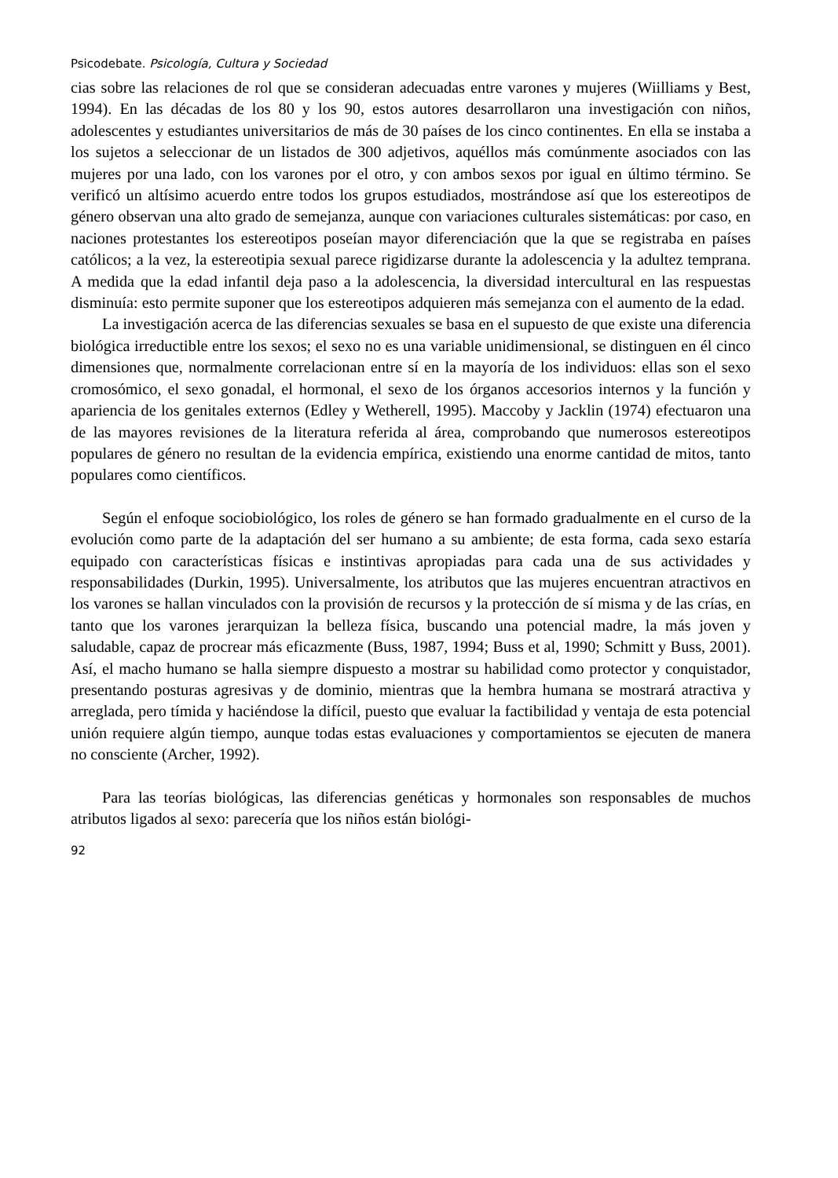Psicodebate. Psicología, Cultura y Sociedad
cias sobre las relaciones de rol que se consideran adecuadas entre varones y mujeres (Wiilliams y Best, 1994). En las décadas de los 80 y los 90, estos autores desarrollaron una investigación con niños, adolescentes y estudiantes universitarios de más de 30 países de los cinco continentes. En ella se instaba a los sujetos a seleccionar de un listados de 300 adjetivos, aquéllos más comúnmente asociados con las mujeres por una lado, con los varones por el otro, y con ambos sexos por igual en último término. Se verificó un altísimo acuerdo entre todos los grupos estudiados, mostrándose así que los estereotipos de género observan una alto grado de semejanza, aunque con variaciones culturales sistemáticas: por caso, en naciones protestantes los estereotipos poseían mayor diferenciación que la que se registraba en países católicos; a la vez, la estereotipia sexual parece rigidizarse durante la adolescencia y la adultez temprana. A medida que la edad infantil deja paso a la adolescencia, la diversidad intercultural en las respuestas disminuía: esto permite suponer que los estereotipos adquieren más semejanza con el aumento de la edad.
La investigación acerca de las diferencias sexuales se basa en el supuesto de que existe una diferencia biológica irreductible entre los sexos; el sexo no es una variable unidimensional, se distinguen en él cinco dimensiones que, normalmente correlacionan entre sí en la mayoría de los individuos: ellas son el sexo cromosómico, el sexo gonadal, el hormonal, el sexo de los órganos accesorios internos y la función y apariencia de los genitales externos (Edley y Wetherell, 1995). Maccoby y Jacklin (1974) efectuaron una de las mayores revisiones de la literatura referida al área, comprobando que numerosos estereotipos populares de género no resultan de la evidencia empírica, existiendo una enorme cantidad de mitos, tanto populares como científicos.
Según el enfoque sociobiológico, los roles de género se han formado gradualmente en el curso de la evolución como parte de la adaptación del ser humano a su ambiente; de esta forma, cada sexo estaría equipado con características físicas e instintivas apropiadas para cada una de sus actividades y responsabilidades (Durkin, 1995). Universalmente, los atributos que las mujeres encuentran atractivos en los varones se hallan vinculados con la provisión de recursos y la protección de sí misma y de las crías, en tanto que los varones jerarquizan la belleza física, buscando una potencial madre, la más joven y saludable, capaz de procrear más eficazmente (Buss, 1987, 1994; Buss et al, 1990; Schmitt y Buss, 2001). Así, el macho humano se halla siempre dispuesto a mostrar su habilidad como protector y conquistador, presentando posturas agresivas y de dominio, mientras que la hembra humana se mostrará atractiva y arreglada, pero tímida y haciéndose la difícil, puesto que evaluar la factibilidad y ventaja de esta potencial unión requiere algún tiempo, aunque todas estas evaluaciones y comportamientos se ejecuten de manera no consciente (Archer, 1992).
Para las teorías biológicas, las diferencias genéticas y hormonales son responsables de muchos atributos ligados al sexo: parecería que los niños están biológi-
92